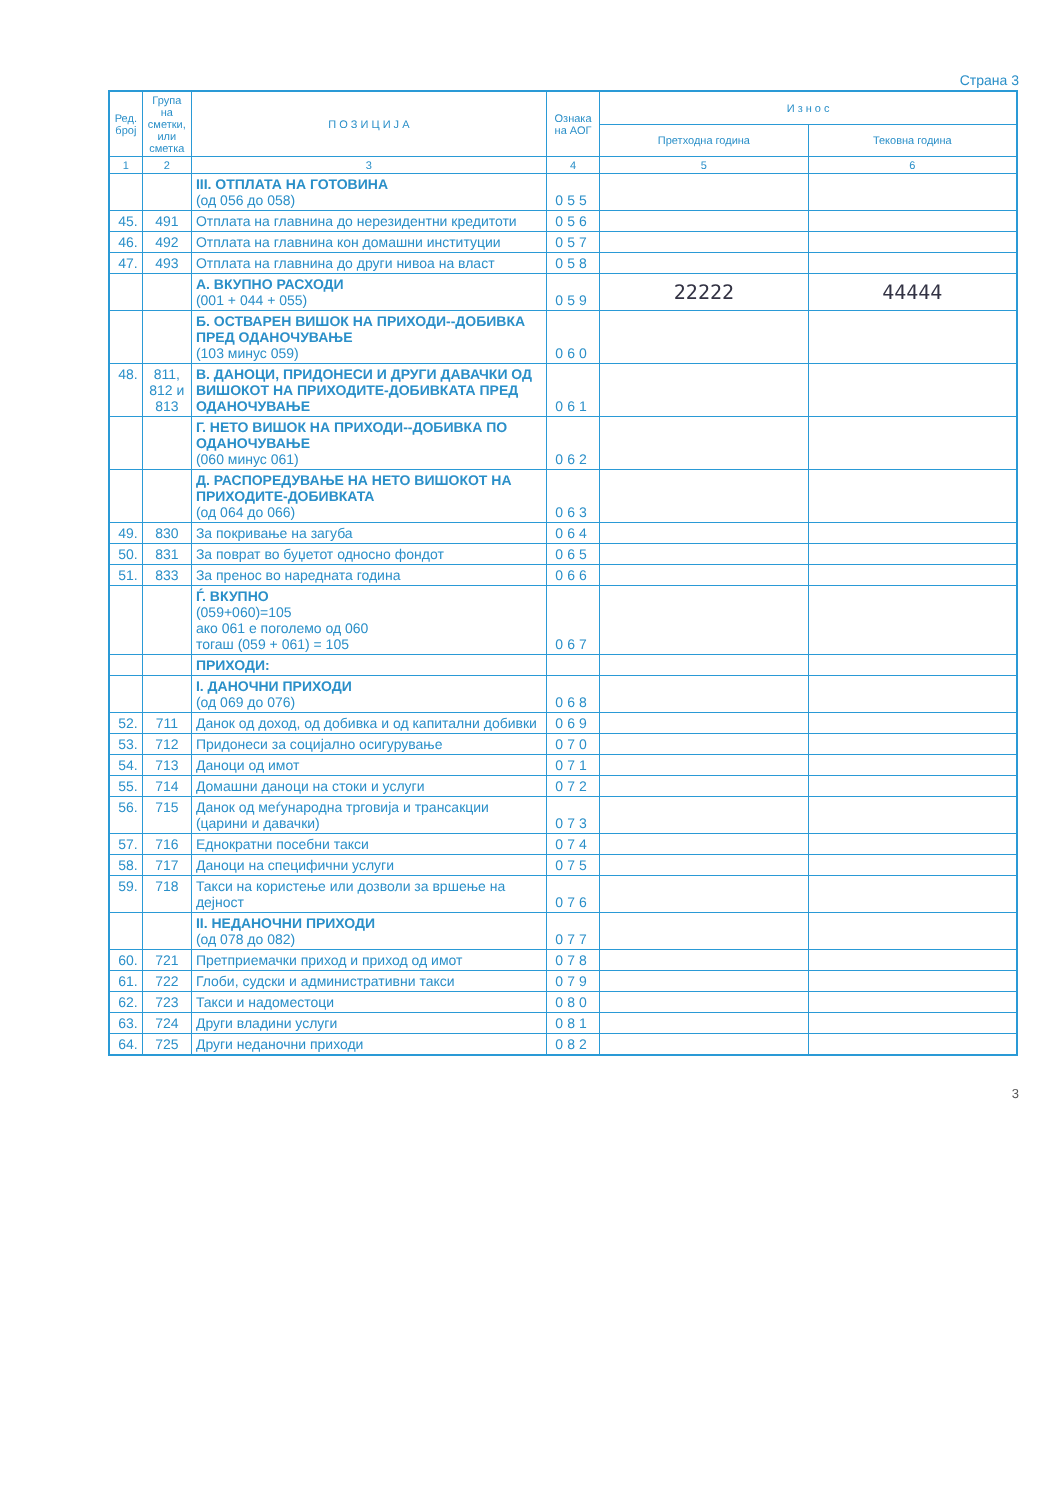Страна 3
| Ред. број | Група на сметки, или сметка | П О З И Ц И Ј А | Ознака на АОГ | И з н о с | |
| --- | --- | --- | --- | --- | --- |
| | | | | Претходна година | Тековна година |
| 1 | 2 | 3 | 4 | 5 | 6 |
| | | III. ОТПЛАТА НА ГОТОВИНА (од 056 до 058) | 055 | | |
| 45. | 491 | Отплата на главнина до нерезидентни кредитоти | 056 | | |
| 46. | 492 | Отплата на главнина кон домашни институции | 057 | | |
| 47. | 493 | Отплата на главнина до други нивоа на власт | 058 | | |
| | | А. ВКУПНО РАСХОДИ (001 + 044 + 055) | 059 | 22222 | 44444 |
| | | Б. ОСТВАРЕН ВИШОК НА ПРИХОДИ--ДОБИВКА ПРЕД ОДАНОЧУВАЊЕ (103 минус 059) | 060 | | |
| 48. | 811, 812 и 813 | В. ДАНОЦИ, ПРИДОНЕСИ И ДРУГИ ДАВАЧКИ ОД ВИШОКОТ НА ПРИХОДИТЕ-ДОБИВКАТА ПРЕД ОДАНОЧУВАЊЕ | 061 | | |
| | | Г. НЕТО ВИШОК НА ПРИХОДИ--ДОБИВКА ПО ОДАНОЧУВАЊЕ (060 минус 061) | 062 | | |
| | | Д. РАСПОРЕДУВАЊЕ НА НЕТО ВИШОКОТ НА ПРИХОДИТЕ-ДОБИВКАТА (од 064 до 066) | 063 | | |
| 49. | 830 | За покривање на загуба | 064 | | |
| 50. | 831 | За поврат во буџетот односно фондот | 065 | | |
| 51. | 833 | За пренос во наредната година | 066 | | |
| | | Ѓ. ВКУПНО (059+060)=105 ако 061 е поголемо од 060 тогаш (059 + 061) = 105 | 067 | | |
| | | ПРИХОДИ: | | | |
| | | I. ДАНОЧНИ ПРИХОДИ (од 069 до 076) | 068 | | |
| 52. | 711 | Данок од доход, од добивка и од капитални добивки | 069 | | |
| 53. | 712 | Придонеси за социјално осигурување | 070 | | |
| 54. | 713 | Даноци од имот | 071 | | |
| 55. | 714 | Домашни даноци на стоки и услуги | 072 | | |
| 56. | 715 | Данок од меѓународна трговија и трансакции (царини и давачки) | 073 | | |
| 57. | 716 | Еднократни посебни такси | 074 | | |
| 58. | 717 | Даноци на специфични услуги | 075 | | |
| 59. | 718 | Такси на користење или дозволи за вршење на дејност | 076 | | |
| | | II. НЕДАНОЧНИ ПРИХОДИ (од 078 до 082) | 077 | | |
| 60. | 721 | Претприемачки приход и приход од имот | 078 | | |
| 61. | 722 | Глоби, судски и административни такси | 079 | | |
| 62. | 723 | Такси и надоместоци | 080 | | |
| 63. | 724 | Други владини услуги | 081 | | |
| 64. | 725 | Други неданочни приходи | 082 | | |
3